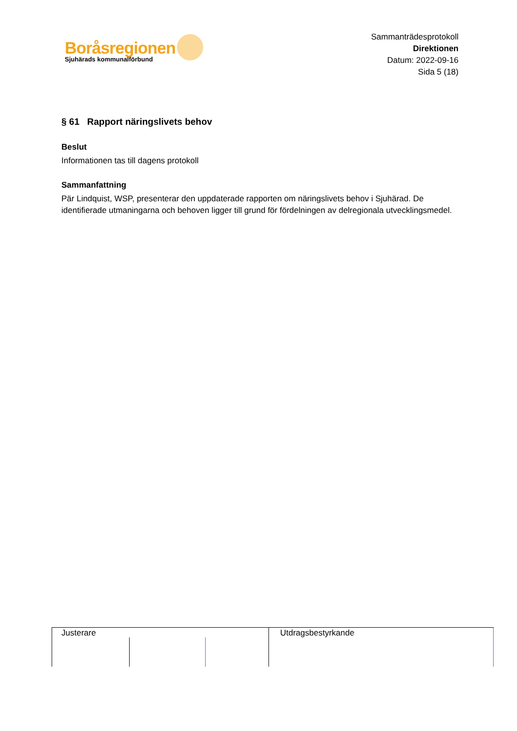Boråsregionen
Sjuhärads kommunalförbund
Sammanträdesprotokoll
Direktionen
Datum: 2022-09-16
Sida 5 (18)
§ 61 Rapport näringslivets behov
Beslut
Informationen tas till dagens protokoll
Sammanfattning
Pär Lindquist, WSP, presenterar den uppdaterade rapporten om näringslivets behov i Sjuhärad. De identifierade utmaningarna och behoven ligger till grund för fördelningen av delregionala utvecklingsmedel.
Justerare Utdragsbestyrkande